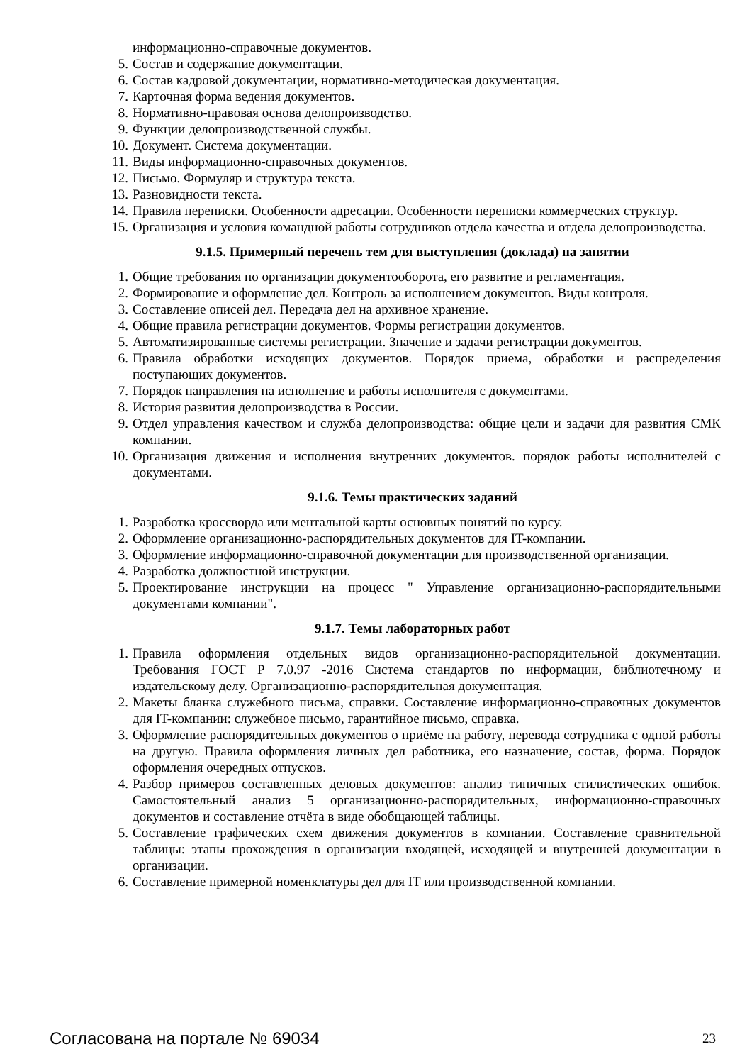информационно-справочные документов.
5. Состав и содержание документации.
6. Состав кадровой документации, нормативно-методическая документация.
7. Карточная форма ведения документов.
8. Нормативно-правовая основа делопроизводство.
9. Функции делопроизводственной службы.
10. Документ. Система документации.
11. Виды информационно-справочных документов.
12. Письмо. Формуляр и структура текста.
13. Разновидности текста.
14. Правила переписки. Особенности адресации. Особенности переписки коммерческих структур.
15. Организация и условия командной работы сотрудников отдела качества и отдела делопроизводства.
9.1.5. Примерный перечень тем для выступления (доклада) на занятии
1. Общие требования по организации документооборота, его развитие и регламентация.
2. Формирование и оформление дел. Контроль за исполнением документов. Виды контроля.
3. Составление описей дел. Передача дел на архивное хранение.
4. Общие правила регистрации документов. Формы регистрации документов.
5. Автоматизированные системы регистрации. Значение и задачи регистрации документов.
6. Правила обработки исходящих документов. Порядок приема, обработки и распределения поступающих документов.
7. Порядок направления на исполнение и работы исполнителя с документами.
8. История развития делопроизводства в России.
9. Отдел управления качеством и служба делопроизводства: общие цели и задачи для развития СМК компании.
10. Организация движения и исполнения внутренних документов. порядок работы исполнителей с документами.
9.1.6. Темы практических заданий
1. Разработка кроссворда или ментальной карты основных понятий по курсу.
2. Оформление организационно-распорядительных документов для IT-компании.
3. Оформление информационно-справочной документации для производственной организации.
4. Разработка должностной инструкции.
5. Проектирование инструкции на процесс " Управление организационно-распорядительными документами компании".
9.1.7. Темы лабораторных работ
1. Правила оформления отдельных видов организационно-распорядительной документации. Требования ГОСТ Р 7.0.97 -2016 Система стандартов по информации, библиотечному и издательскому делу. Организационно-распорядительная документация.
2. Макеты бланка служебного письма, справки. Составление информационно-справочных документов для IT-компании: служебное письмо, гарантийное письмо, справка.
3. Оформление распорядительных документов о приёме на работу, перевода сотрудника с одной работы на другую. Правила оформления личных дел работника, его назначение, состав, форма. Порядок оформления очередных отпусков.
4. Разбор примеров составленных деловых документов: анализ типичных стилистических ошибок. Самостоятельный анализ 5 организационно-распорядительных, информационно-справочных документов и составление отчёта в виде обобщающей таблицы.
5. Составление графических схем движения документов в компании. Составление сравнительной таблицы: этапы прохождения в организации входящей, исходящей и внутренней документации в организации.
6. Составление примерной номенклатуры дел для IT или производственной компании.
Согласована на портале № 69034 23